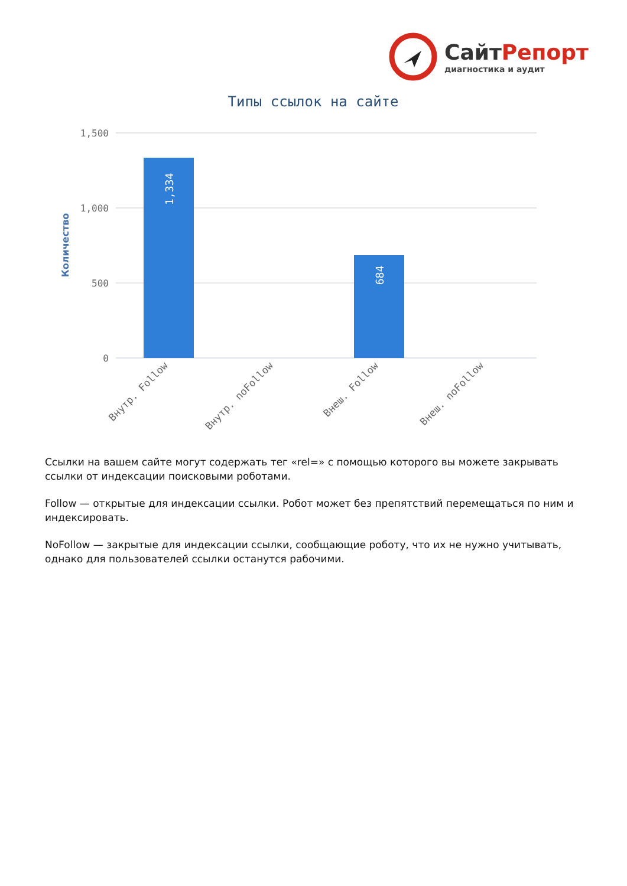СайтРепорт
диагностика и аудит
Типы ссылок на сайте
1,500
1,000
500
0
Количество
1,334
684
Внутр. Follow
Внутр. noFollow
Внеш. Follow
Внеш. noFollow
Ссылки на вашем сайте могут содержать тег «rel=» с помощью которого вы можете закрывать ссылки от индексации поисковыми роботами.
Follow — открытые для индексации ссылки. Робот может без препятствий перемещаться по ним и индексировать.
NoFollow — закрытые для индексации ссылки, сообщающие роботу, что их не нужно учитывать, однако для пользователей ссылки останутся рабочими.